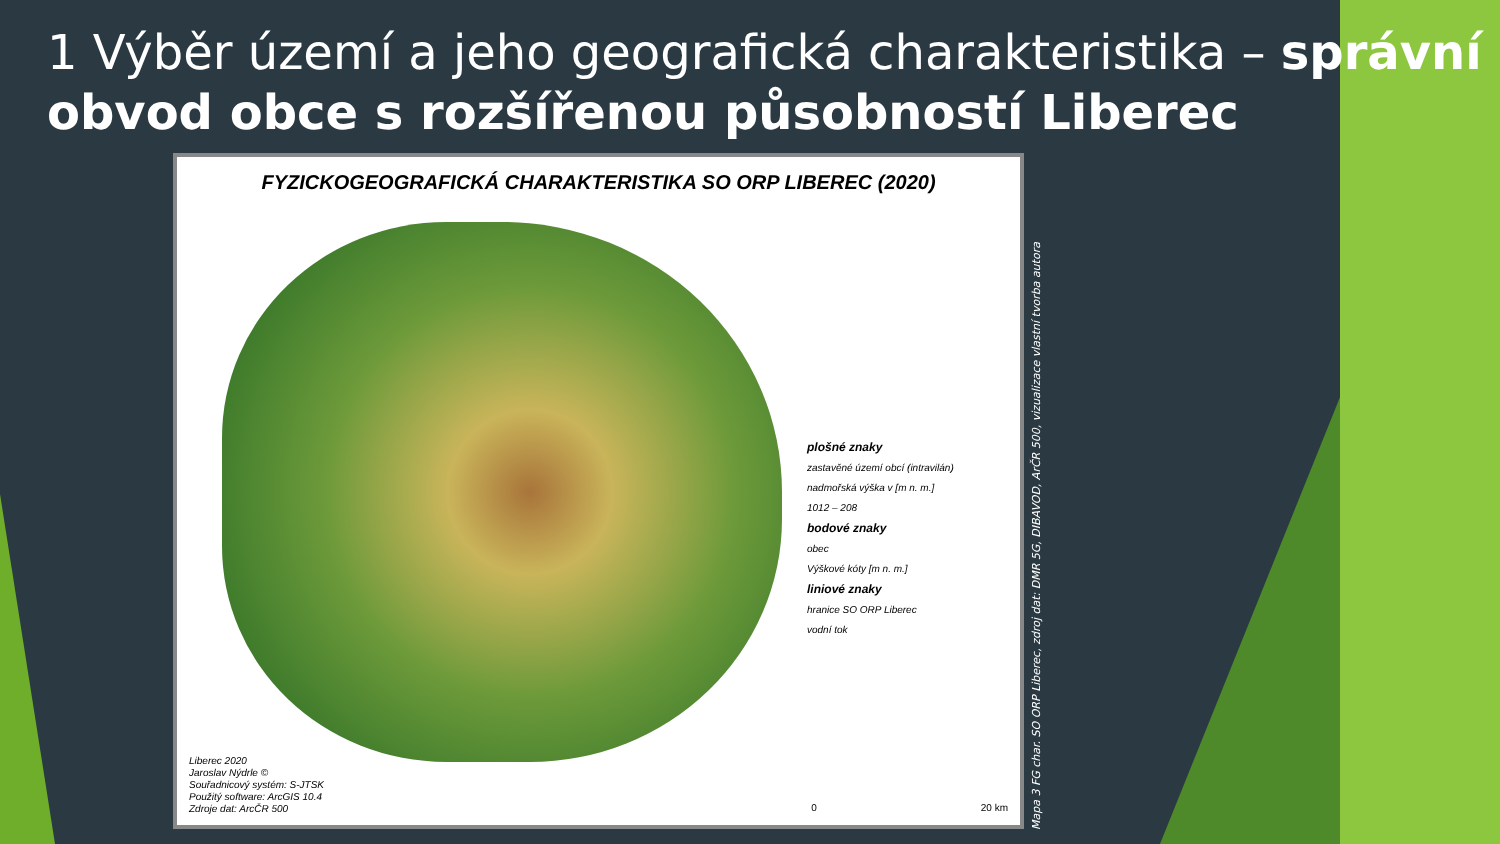1 Výběr území a jeho geografická charakteristika – správní obvod obce s rozšířenou působností Liberec
FYZICKOGEOGRAFICKÁ CHARAKTERISTIKA SO ORP LIBEREC (2020)
plošné znaky
zastavěné území obcí (intravilán)
nadmořská výška v [m n. m.]
1012 – 208
bodové znaky
obec
Výškové kóty [m n. m.]
liniové znaky
hranice SO ORP Liberec
vodní tok
Liberec 2020
Jaroslav Nýdrle ©
Souřadnicový systém: S-JTSK
Použitý software: ArcGIS 10.4
Zdroje dat: ArcČR 500
0 20 km
Mapa 3 FG char. SO ORP Liberec, zdroj dat: DMR 5G, DIBAVOD, ArČR 500, vizualizace vlastní tvorba autora